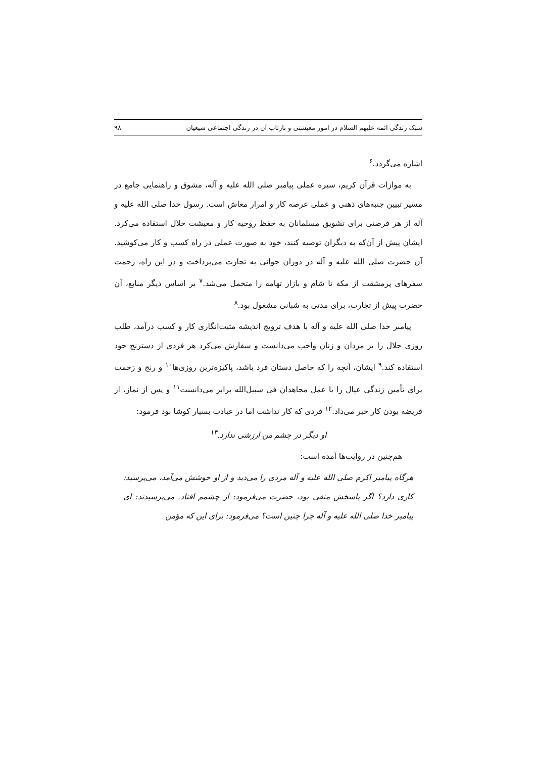سبک زندگی ائمه علیهم السلام در امور معیشتی و بازتاب آن در زندگی اجتماعی شیعیان ۹۸
اشاره می‌گردد.<sup>۶</sup>
به موازات قرآن کریم، سیره عملی پیامبر صلی الله علیه و آله، مشوق و راهنمایی جامع در مسیر تبیین جنبه‌های ذهنی و عملی عرصه کار و امرار معاش است. رسول خدا صلی الله علیه و آله از هر فرصتی برای تشویق مسلمانان به حفظ روحیه کار و معیشت حلال استفاده می‌کرد. ایشان پیش از آن‌که به دیگران توصیه کنند، خود به صورت عملی در راه کسب و کار می‌کوشید. آن حضرت صلی الله علیه و آله در دوران جوانی به تجارت می‌پرداخت و در این راه، زحمت سفرهای پرمشقت از مکه تا شام و بازار تهامه را متحمل می‌شد.<sup>۷</sup> بر اساس دیگر منابع، آن حضرت پیش از تجارت، برای مدتی به شبانی مشغول بود.<sup>۸</sup>
پیامبر خدا صلی الله علیه و آله با هدف ترویج اندیشه مثبت‌انگاری کار و کسب درآمد، طلب روزی حلال را بر مردان و زنان واجب می‌دانست و سفارش می‌کرد هر فردی از دسترنج خود استفاده کند.<sup>۹</sup> ایشان، آنچه را که حاصل دستان فرد باشد، پاکیزه‌ترین روزی‌ها<sup>۱۰</sup> و رنج و زحمت برای تأمین زندگی عیال را با عمل مجاهدان فی سبیل‌الله برابر می‌دانست<sup>۱۱</sup> و پس از نماز، از فریضه بودن کار خبر می‌داد.<sup>۱۲</sup> فردی که کار نداشت اما در عبادت بسیار کوشا بود فرمود:
او دیگر در چشم من ارزشی ندارد.<sup>۱۳</sup>
هم‌چنین در روایت‌ها آمده است:
هرگاه پیامبر اکرم صلی الله علیه و آله مردی را می‌دید و از او خوشش می‌آمد، می‌پرسید: کاری دارد؟ اگر پاسخش منفی بود، حضرت می‌فرمود: از چشمم افتاد. می‌پرسیدند: ای پیامبر خدا صلی الله علیه و آله چرا چنین است؟ می‌فرمود: برای این که مؤمن